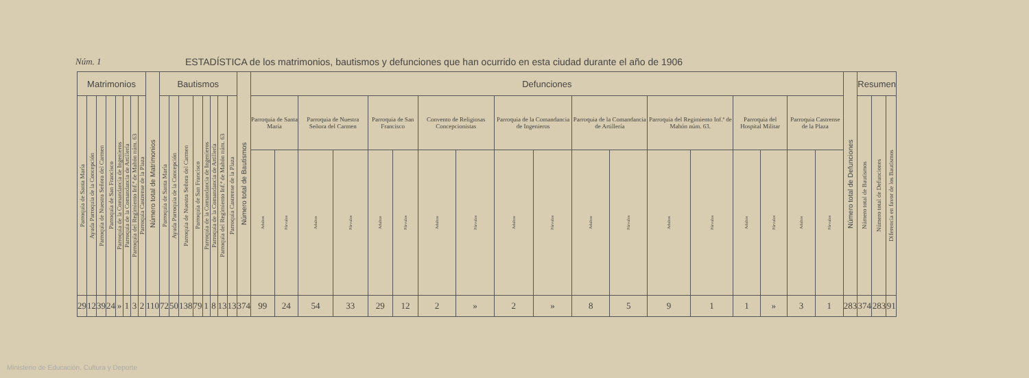Núm. 1 ESTADÍSTICA de los matrimonios, bautismos y defunciones que han ocurrido en esta ciudad durante el año de 1906
| Matrimonios | | | | | | | | Número total de Matrimonios | Bautismos | | | | | | | | Número total de Bautismos | Defunciones | | | | | | | | | | | | | | | | | | Número total de Defunciones | Resumen | | |
| --- | --- | --- | --- | --- | --- | --- | --- | --- | --- | --- | --- | --- | --- | --- | --- | --- | --- | --- | --- | --- | --- | --- | --- | --- | --- | --- | --- | --- | --- | --- | --- | --- | --- | --- | --- | --- | --- | --- | --- |
| Parroquia de Santa María | Ayuda Parroquia de la Concepción | Parroquia de Nuestra Señora del Carmen | Parroquia de San Francisco | Parroquia de la Comandancia de Ingenieros | Parroquia de la Comandancia de Artillería | Parroquia del Regimiento Inf.ª de Mahón núm. 63 | Parroquia Castrense de la Plaza | | Parroquia de Santa María | Ayuda Parroquia de la Concepción | Parroquia de Nuestra Señora del Carmen | Parroquia de San Francisco | Parroquia de la Comandancia de Ingenieros | Parroquia de la Comandancia de Artillería | Parroquia del Regimiento Inf.ª de Mahón núm. 63 | Parroquia Castrense de la Plaza | | Parroquia de Santa María | | Parroquia de Nuestra Señora del Carmen | | Parroquia de San Francisco | | Convento de Religiosas Concepcionistas | | Parroquia de la Comandancia de Ingenieros | | Parroquia de la Comandancia de Artillería | | Parroquia del Regimiento Inf.ª de Mahón núm. 63. | | Parroquia del Hospital Militar | | Parroquia Castrense de la Plaza | | | Número total de Bautismos | Número total de Defunciones | Diferencia en favor de los Bautismos |
| | | | | | | | | | | | | | | | | | | Adultos | Párvulos | Adultos | Párvulos | Adultos | Párvulos | Adultos | Párvulos | Adultos | Párvulos | Adultos | Párvulos | Adultos | Párvulos | Adultos | Párvulos | Adultos | Párvulos | | | | |
| 29 | 12 | 39 | 24 | » | 1 | 3 | 2 | 110 | 72 | 50 | 138 | 79 | 1 | 8 | 13 | 13 | 374 | 99 | 24 | 54 | 33 | 29 | 12 | 2 | » | 2 | » | 8 | 5 | 9 | 1 | 1 | » | 3 | 1 | 283 | 374 | 283 | 91 |
Ministerio de Educación, Cultura y Deporte